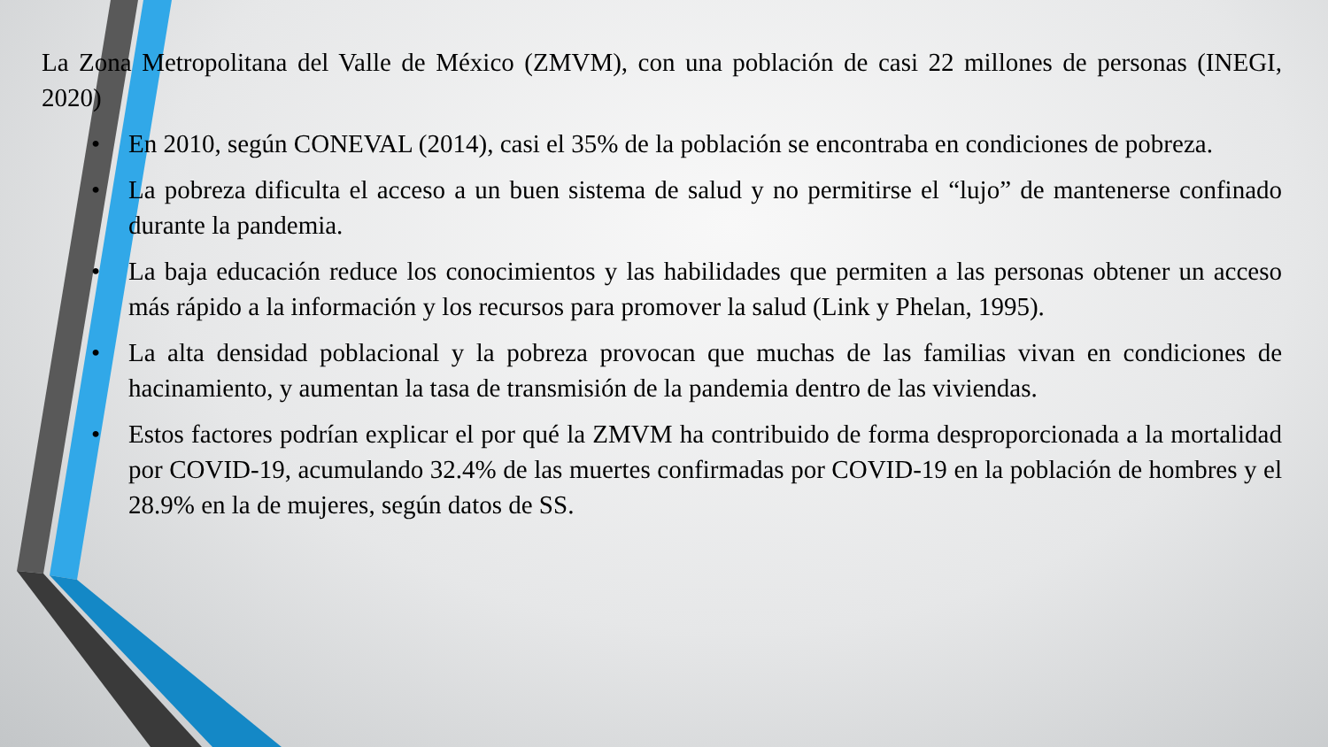La Zona Metropolitana del Valle de México (ZMVM), con una población de casi 22 millones de personas (INEGI, 2020)
• En 2010, según CONEVAL (2014), casi el 35% de la población se encontraba en condiciones de pobreza.
• La pobreza dificulta el acceso a un buen sistema de salud y no permitirse el “lujo” de mantenerse confinado durante la pandemia.
• La baja educación reduce los conocimientos y las habilidades que permiten a las personas obtener un acceso más rápido a la información y los recursos para promover la salud (Link y Phelan, 1995).
• La alta densidad poblacional y la pobreza provocan que muchas de las familias vivan en condiciones de hacinamiento, y aumentan la tasa de transmisión de la pandemia dentro de las viviendas.
• Estos factores podrían explicar el por qué la ZMVM ha contribuido de forma desproporcionada a la mortalidad por COVID-19, acumulando 32.4% de las muertes confirmadas por COVID-19 en la población de hombres y el 28.9% en la de mujeres, según datos de SS.